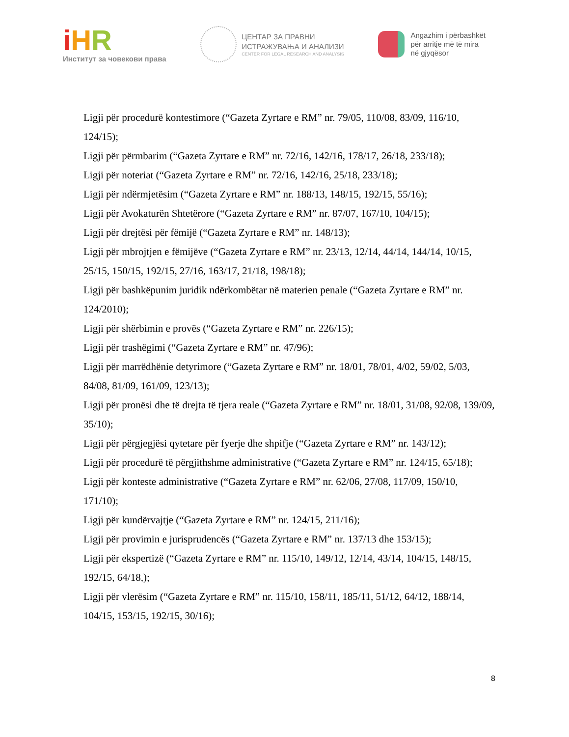iHR
Институт за човекови права
ЦЕНТАР ЗА ПРАВНИ
ИСТРАЖУВАЊА И АНАЛИЗИ
CENTER FOR LEGAL RESEARCH AND ANALYSIS
Angazhim i përbashkët
për arritje më të mira
në gjyqësor
Ligji për procedurë kontestimore (“Gazeta Zyrtare e RM” nr. 79/05, 110/08, 83/09, 116/10, 124/15);
Ligji për përmbarim (“Gazeta Zyrtare e RM” nr. 72/16, 142/16, 178/17, 26/18, 233/18);
Ligji për noteriat (“Gazeta Zyrtare e RM” nr. 72/16, 142/16, 25/18, 233/18);
Ligji për ndërmjetësim (“Gazeta Zyrtare e RM” nr. 188/13, 148/15, 192/15, 55/16);
Ligji për Avokaturën Shtetërore (“Gazeta Zyrtare e RM” nr. 87/07, 167/10, 104/15);
Ligji për drejtësi për fëmijë (“Gazeta Zyrtare e RM” nr. 148/13);
Ligji për mbrojtjen e fëmijëve (“Gazeta Zyrtare e RM” nr. 23/13, 12/14, 44/14, 144/14, 10/15, 25/15, 150/15, 192/15, 27/16, 163/17, 21/18, 198/18);
Ligji për bashkëpunim juridik ndërkombëtar në materien penale (“Gazeta Zyrtare e RM” nr. 124/2010);
Ligji për shërbimin e provës (“Gazeta Zyrtare e RM” nr. 226/15);
Ligji për trashëgimi (“Gazeta Zyrtare e RM” nr. 47/96);
Ligji për marrëdhënie detyrimore (“Gazeta Zyrtare e RM” nr. 18/01, 78/01, 4/02, 59/02, 5/03, 84/08, 81/09, 161/09, 123/13);
Ligji për pronësi dhe të drejta të tjera reale (“Gazeta Zyrtare e RM” nr. 18/01, 31/08, 92/08, 139/09, 35/10);
Ligji për përgjegjësi qytetare për fyerje dhe shpifje (“Gazeta Zyrtare e RM” nr. 143/12);
Ligji për procedurë të përgjithshme administrative (“Gazeta Zyrtare e RM” nr. 124/15, 65/18);
Ligji për konteste administrative (“Gazeta Zyrtare e RM” nr. 62/06, 27/08, 117/09, 150/10, 171/10);
Ligji për kundërvajtje (“Gazeta Zyrtare e RM” nr. 124/15, 211/16);
Ligji për provimin e jurisprudencës (“Gazeta Zyrtare e RM” nr. 137/13 dhe 153/15);
Ligji për ekspertizë (“Gazeta Zyrtare e RM” nr. 115/10, 149/12, 12/14, 43/14, 104/15, 148/15, 192/15, 64/18,);
Ligji për vlerësim (“Gazeta Zyrtare e RM” nr. 115/10, 158/11, 185/11, 51/12, 64/12, 188/14, 104/15, 153/15, 192/15, 30/16);
8